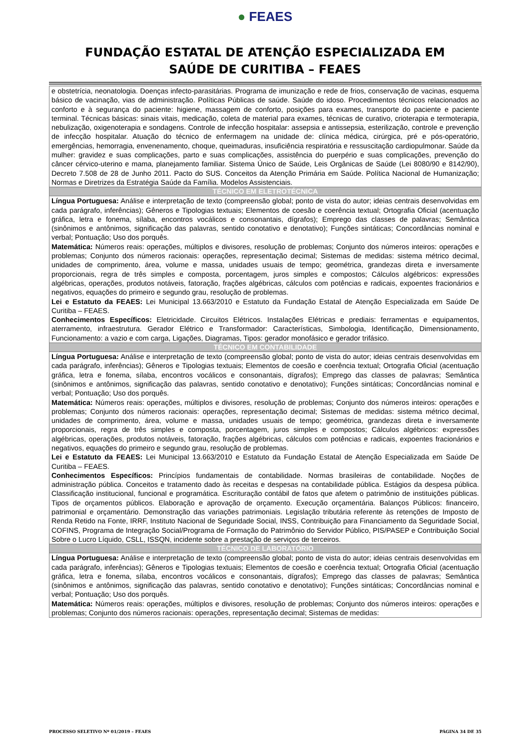● FEAES
FUNDAÇÃO ESTATAL DE ATENÇÃO ESPECIALIZADA EM
SAÚDE DE CURITIBA – FEAES
| e obstetrícia, neonatologia. Doenças infecto-parasitárias. Programa de imunização e rede de frios, conservação de vacinas, esquema básico de vacinação, vias de administração. Políticas Públicas de saúde. Saúde do idoso. Procedimentos técnicos relacionados ao conforto e à segurança do paciente: higiene, massagem de conforto, posições para exames, transporte do paciente e paciente terminal. Técnicas básicas: sinais vitais, medicação, coleta de material para exames, técnicas de curativo, crioterapia e termoterapia, nebulização, oxigenoterapia e sondagens. Controle de infecção hospitalar: assepsia e antissepsia, esterilização, controle e prevenção de infecção hospitalar. Atuação do técnico de enfermagem na unidade de: clínica médica, cirúrgica, pré e pós-operatório, emergências, hemorragia, envenenamento, choque, queimaduras, insuficiência respiratória e ressuscitação cardiopulmonar. Saúde da mulher: gravidez e suas complicações, parto e suas complicações, assistência do puerpério e suas complicações, prevenção do câncer cérvico-uterino e mama, planejamento familiar. Sistema Único de Saúde, Leis Orgânicas de Saúde (Lei 8080/90 e 8142/90), Decreto 7.508 de 28 de Junho 2011. Pacto do SUS. Conceitos da Atenção Primária em Saúde. Política Nacional de Humanização; Normas e Diretrizes da Estratégia Saúde da Família. Modelos Assistenciais. |
| TÉCNICO EM ELETROTÉCNICA |
| Língua Portuguesa: Análise e interpretação de texto (compreensão global; ponto de vista do autor; ideias centrais desenvolvidas em cada parágrafo, inferências); Gêneros e Tipologias textuais; Elementos de coesão e coerência textual; Ortografia Oficial (acentuação gráfica, letra e fonema, sílaba, encontros vocálicos e consonantais, dígrafos); Emprego das classes de palavras; Semântica (sinônimos e antônimos, significação das palavras, sentido conotativo e denotativo); Funções sintáticas; Concordâncias nominal e verbal; Pontuação; Uso dos porquês. Matemática: Números reais: operações, múltiplos e divisores, resolução de problemas; Conjunto dos números inteiros: operações e problemas; Conjunto dos números racionais: operações, representação decimal; Sistemas de medidas: sistema métrico decimal, unidades de comprimento, área, volume e massa, unidades usuais de tempo; geométrica, grandezas direta e inversamente proporcionais, regra de três simples e composta, porcentagem, juros simples e compostos; Cálculos algébricos: expressões algébricas, operações, produtos notáveis, fatoração, frações algébricas, cálculos com potências e radicais, expoentes fracionários e negativos, equações do primeiro e segundo grau, resolução de problemas. Lei e Estatuto da FEAES: Lei Municipal 13.663/2010 e Estatuto da Fundação Estatal de Atenção Especializada em Saúde De Curitiba – FEAES. Conhecimentos Específicos: Eletricidade. Circuitos Elétricos. Instalações Elétricas e prediais: ferramentas e equipamentos, aterramento, infraestrutura. Gerador Elétrico e Transformador: Características, Simbologia, Identificação, Dimensionamento, Funcionamento: a vazio e com carga, Ligações, Diagramas, Tipos: gerador monofásico e gerador trifásico. |
| TÉCNICO EM CONTABILIDADE |
| Língua Portuguesa: Análise e interpretação de texto (compreensão global; ponto de vista do autor; ideias centrais desenvolvidas em cada parágrafo, inferências); Gêneros e Tipologias textuais; Elementos de coesão e coerência textual; Ortografia Oficial (acentuação gráfica, letra e fonema, sílaba, encontros vocálicos e consonantais, dígrafos); Emprego das classes de palavras; Semântica (sinônimos e antônimos, significação das palavras, sentido conotativo e denotativo); Funções sintáticas; Concordâncias nominal e verbal; Pontuação; Uso dos porquês. Matemática: Números reais: operações, múltiplos e divisores, resolução de problemas; Conjunto dos números inteiros: operações e problemas; Conjunto dos números racionais: operações, representação decimal; Sistemas de medidas: sistema métrico decimal, unidades de comprimento, área, volume e massa, unidades usuais de tempo; geométrica, grandezas direta e inversamente proporcionais, regra de três simples e composta, porcentagem, juros simples e compostos; Cálculos algébricos: expressões algébricas, operações, produtos notáveis, fatoração, frações algébricas, cálculos com potências e radicais, expoentes fracionários e negativos, equações do primeiro e segundo grau, resolução de problemas. Lei e Estatuto da FEAES: Lei Municipal 13.663/2010 e Estatuto da Fundação Estatal de Atenção Especializada em Saúde De Curitiba – FEAES. Conhecimentos Específicos: Princípios fundamentais de contabilidade. Normas brasileiras de contabilidade. Noções de administração pública. Conceitos e tratamento dado às receitas e despesas na contabilidade pública. Estágios da despesa pública. Classificação institucional, funcional e programática. Escrituração contábil de fatos que afetem o patrimônio de instituições públicas. Tipos de orçamentos públicos. Elaboração e aprovação de orçamento. Execução orçamentária. Balanços Públicos: financeiro, patrimonial e orçamentário. Demonstração das variações patrimoniais. Legislação tributária referente às retenções de Imposto de Renda Retido na Fonte, IRRF, Instituto Nacional de Seguridade Social, INSS, Contribuição para Financiamento da Seguridade Social, COFINS, Programa de Integração Social/Programa de Formação do Patrimônio do Servidor Público, PIS/PASEP e Contribuição Social Sobre o Lucro Líquido, CSLL, ISSQN, incidente sobre a prestação de serviços de terceiros. |
| TÉCNICO DE LABORATÓRIO |
| Língua Portuguesa: Análise e interpretação de texto (compreensão global; ponto de vista do autor; ideias centrais desenvolvidas em cada parágrafo, inferências); Gêneros e Tipologias textuais; Elementos de coesão e coerência textual; Ortografia Oficial (acentuação gráfica, letra e fonema, sílaba, encontros vocálicos e consonantais, dígrafos); Emprego das classes de palavras; Semântica (sinônimos e antônimos, significação das palavras, sentido conotativo e denotativo); Funções sintáticas; Concordâncias nominal e verbal; Pontuação; Uso dos porquês. Matemática: Números reais: operações, múltiplos e divisores, resolução de problemas; Conjunto dos números inteiros: operações e problemas; Conjunto dos números racionais: operações, representação decimal; Sistemas de medidas: |
PROCESSO SELETIVO Nº 01/2019 – FEAES PÁGINA 34 DE 35